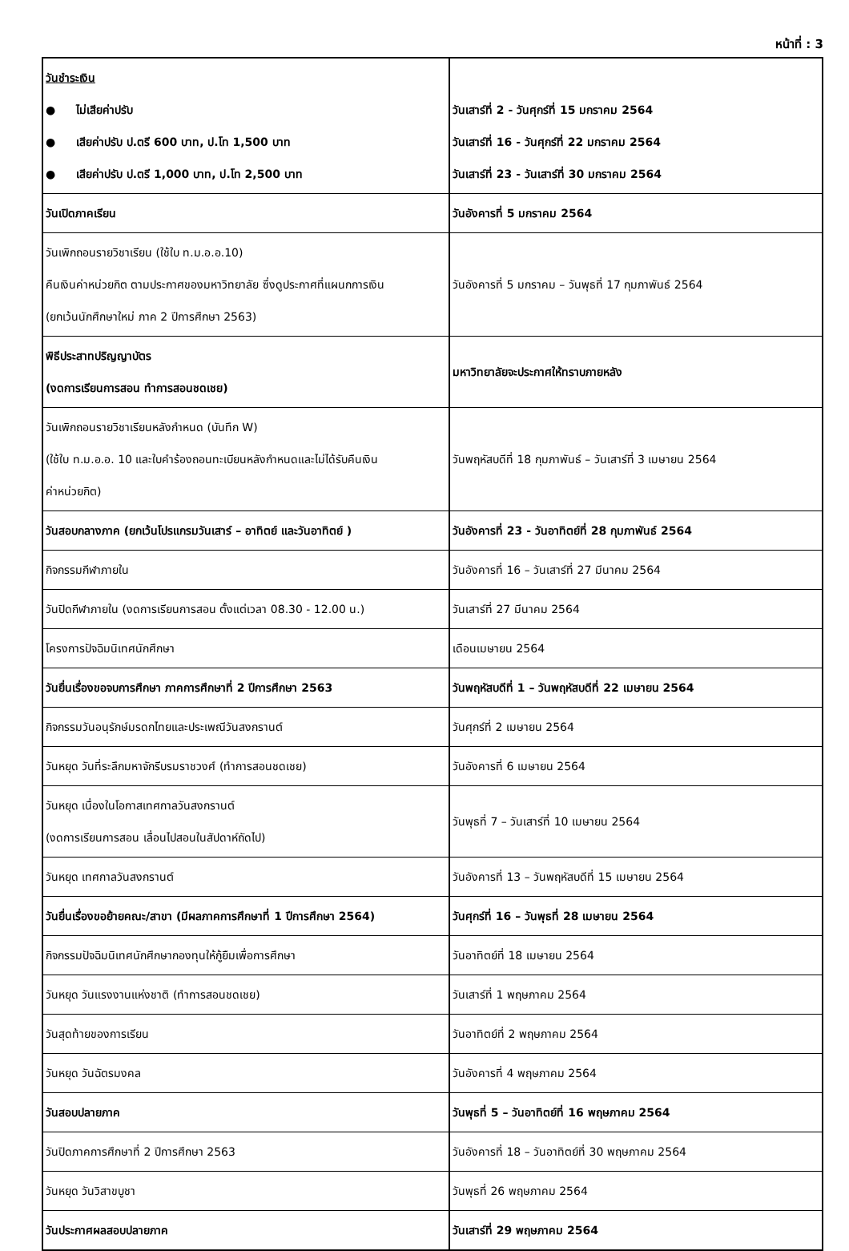หน้าที่ : 3
| วันชำระเงิน ● ไม่เสียค่าปรับ ● เสียค่าปรับ ป.ตรี 600 บาท, ป.โท 1,500 บาท ● เสียค่าปรับ ป.ตรี 1,000 บาท, ป.โท 2,500 บาท | วันเสาร์ที่ 2 - วันศุกร์ที่ 15 มกราคม 2564 วันเสาร์ที่ 16 - วันศุกร์ที่ 22 มกราคม 2564 วันเสาร์ที่ 23 - วันเสาร์ที่ 30 มกราคม 2564 |
| วันเปิดภาคเรียน | วันอังคารที่ 5 มกราคม 2564 |
| วันเพิกถอนรายวิชาเรียน (ใช้ใบ ท.ม.อ.อ.10) คืนเงินค่าหน่วยกิต ตามประกาศของมหาวิทยาลัย ซึ่งดูประกาศที่แผนกการเงิน (ยกเว้นนักศึกษาใหม่ ภาค 2 ปีการศึกษา 2563) | วันอังคารที่ 5 มกราคม – วันพุธที่ 17 กุมภาพันธ์ 2564 |
| พิธีประสาทปริญญาบัตร (งดการเรียนการสอน ทำการสอนชดเชย) | มหาวิทยาลัยจะประกาศให้ทราบภายหลัง |
| วันเพิกถอนรายวิชาเรียนหลังกำหนด (บันทึก W) (ใช้ใบ ท.ม.อ.อ. 10 และใบคำร้องถอนทะเบียนหลังกำหนดและไม่ได้รับคืนเงิน ค่าหน่วยกิต) | วันพฤหัสบดีที่ 18 กุมภาพันธ์ – วันเสาร์ที่ 3 เมษายน 2564 |
| วันสอบกลางภาค (ยกเว้นโปรแกรมวันเสาร์ – อาทิตย์ และวันอาทิตย์ ) | วันอังคารที่ 23 - วันอาทิตย์ที่ 28 กุมภาพันธ์ 2564 |
| กิจกรรมกีฬาภายใน | วันอังคารที่ 16 – วันเสาร์ที่ 27 มีนาคม 2564 |
| วันปิดกีฬาภายใน (งดการเรียนการสอน ตั้งแต่เวลา 08.30 - 12.00 น.) | วันเสาร์ที่ 27 มีนาคม 2564 |
| โครงการปัจฉิมนิเทศนักศึกษา | เดือนเมษายน 2564 |
| วันยื่นเรื่องขอจบการศึกษา ภาคการศึกษาที่ 2 ปีการศึกษา 2563 | วันพฤหัสบดีที่ 1 – วันพฤหัสบดีที่ 22 เมษายน 2564 |
| กิจกรรมวันอนุรักษ์มรดกไทยและประเพณีวันสงกรานต์ | วันศุกร์ที่ 2 เมษายน 2564 |
| วันหยุด วันที่ระลึกมหาจักรีบรมราชวงศ์ (ทำการสอนชดเชย) | วันอังคารที่ 6 เมษายน 2564 |
| วันหยุด เนื่องในโอกาสเทศกาลวันสงกรานต์ (งดการเรียนการสอน เลื่อนไปสอนในสัปดาห์ถัดไป) | วันพุธที่ 7 – วันเสาร์ที่ 10 เมษายน 2564 |
| วันหยุด เทศกาลวันสงกรานต์ | วันอังคารที่ 13 – วันพฤหัสบดีที่ 15 เมษายน 2564 |
| วันยื่นเรื่องขอย้ายคณะ/สาขา (มีผลภาคการศึกษาที่ 1 ปีการศึกษา 2564) | วันศุกร์ที่ 16 – วันพุธที่ 28 เมษายน 2564 |
| กิจกรรมปัจฉิมนิเทศนักศึกษากองทุนให้กู้ยืมเพื่อการศึกษา | วันอาทิตย์ที่ 18 เมษายน 2564 |
| วันหยุด วันแรงงานแห่งชาติ (ทำการสอนชดเชย) | วันเสาร์ที่ 1 พฤษภาคม 2564 |
| วันสุดท้ายของการเรียน | วันอาทิตย์ที่ 2 พฤษภาคม 2564 |
| วันหยุด วันฉัตรมงคล | วันอังคารที่ 4 พฤษภาคม 2564 |
| วันสอบปลายภาค | วันพุธที่ 5 – วันอาทิตย์ที่ 16 พฤษภาคม 2564 |
| วันปิดภาคการศึกษาที่ 2 ปีการศึกษา 2563 | วันอังคารที่ 18 – วันอาทิตย์ที่ 30 พฤษภาคม 2564 |
| วันหยุด วันวิสาขบูชา | วันพุธที่ 26 พฤษภาคม 2564 |
| วันประกาศผลสอบปลายภาค | วันเสาร์ที่ 29 พฤษภาคม 2564 |